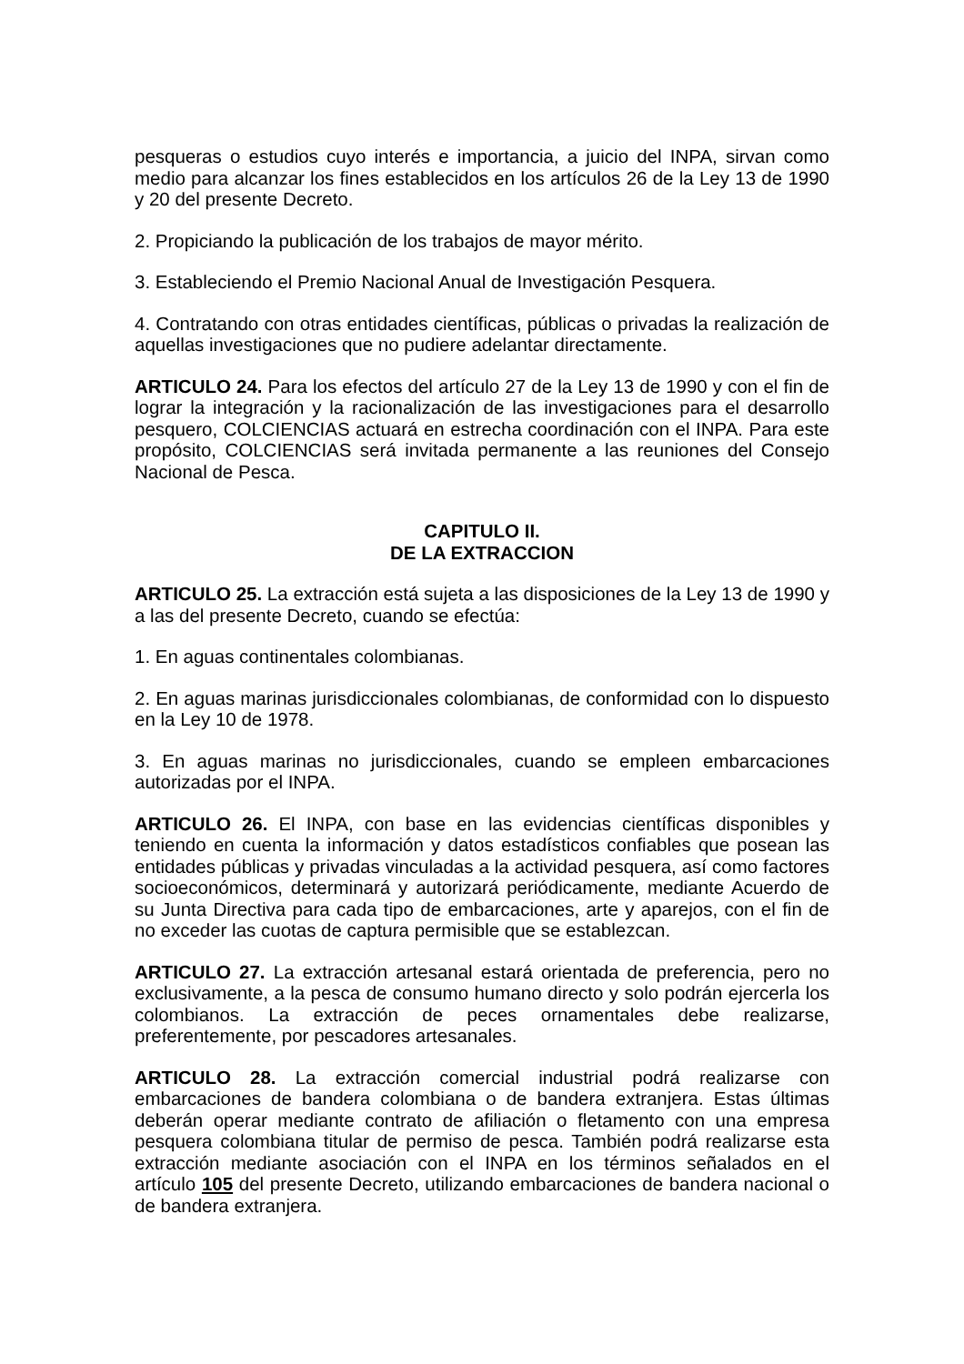pesqueras o estudios cuyo interés e importancia, a juicio del INPA, sirvan como medio para alcanzar los fines establecidos en los artículos 26 de la Ley 13 de 1990 y 20 del presente Decreto.
2. Propiciando la publicación de los trabajos de mayor mérito.
3. Estableciendo el Premio Nacional Anual de Investigación Pesquera.
4. Contratando con otras entidades científicas, públicas o privadas la realización de aquellas investigaciones que no pudiere adelantar directamente.
ARTICULO 24. Para los efectos del artículo 27 de la Ley 13 de 1990 y con el fin de lograr la integración y la racionalización de las investigaciones para el desarrollo pesquero, COLCIENCIAS actuará en estrecha coordinación con el INPA. Para este propósito, COLCIENCIAS será invitada permanente a las reuniones del Consejo Nacional de Pesca.
CAPITULO II.
DE LA EXTRACCION
ARTICULO 25. La extracción está sujeta a las disposiciones de la Ley 13 de 1990 y a las del presente Decreto, cuando se efectúa:
1. En aguas continentales colombianas.
2. En aguas marinas jurisdiccionales colombianas, de conformidad con lo dispuesto en la Ley 10 de 1978.
3. En aguas marinas no jurisdiccionales, cuando se empleen embarcaciones autorizadas por el INPA.
ARTICULO 26. El INPA, con base en las evidencias científicas disponibles y teniendo en cuenta la información y datos estadísticos confiables que posean las entidades públicas y privadas vinculadas a la actividad pesquera, así como factores socioeconómicos, determinará y autorizará periódicamente, mediante Acuerdo de su Junta Directiva para cada tipo de embarcaciones, arte y aparejos, con el fin de no exceder las cuotas de captura permisible que se establezcan.
ARTICULO 27. La extracción artesanal estará orientada de preferencia, pero no exclusivamente, a la pesca de consumo humano directo y solo podrán ejercerla los colombianos. La extracción de peces ornamentales debe realizarse, preferentemente, por pescadores artesanales.
ARTICULO 28. La extracción comercial industrial podrá realizarse con embarcaciones de bandera colombiana o de bandera extranjera. Estas últimas deberán operar mediante contrato de afiliación o fletamento con una empresa pesquera colombiana titular de permiso de pesca. También podrá realizarse esta extracción mediante asociación con el INPA en los términos señalados en el artículo 105 del presente Decreto, utilizando embarcaciones de bandera nacional o de bandera extranjera.